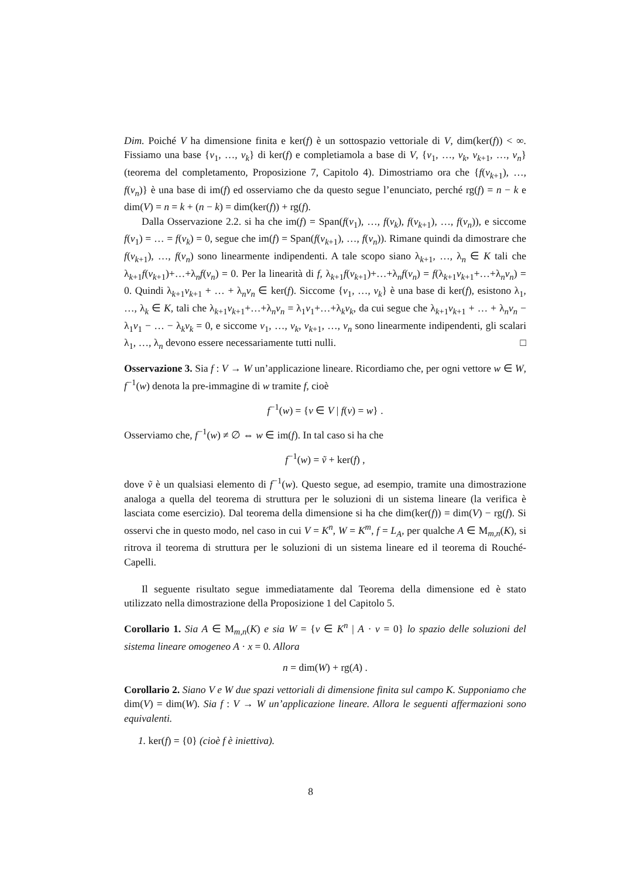Dim. Poiché V ha dimensione finita e ker(f) è un sottospazio vettoriale di V, dim(ker(f)) < ∞. Fissiamo una base {v<sub>1</sub>, …, v<sub>k</sub>} di ker(f) e completiamola a base di V, {v<sub>1</sub>, …, v<sub>k</sub>, v<sub>k+1</sub>, …, v<sub>n</sub>} (teorema del completamento, Proposizione 7, Capitolo 4). Dimostriamo ora che {f(v<sub>k+1</sub>), …, f(v<sub>n</sub>)} è una base di im(f) ed osserviamo che da questo segue l’enunciato, perché rg(f) = n − k e dim(V) = n = k + (n − k) = dim(ker(f)) + rg(f).
Dalla Osservazione 2.2. si ha che im(f) = Span(f(v<sub>1</sub>), …, f(v<sub>k</sub>), f(v<sub>k+1</sub>), …, f(v<sub>n</sub>)), e siccome f(v<sub>1</sub>) = … = f(v<sub>k</sub>) = 0, segue che im(f) = Span(f(v<sub>k+1</sub>), …, f(v<sub>n</sub>)). Rimane quindi da dimostrare che f(v<sub>k+1</sub>), …, f(v<sub>n</sub>) sono linearmente indipendenti. A tale scopo siano λ<sub>k+1</sub>, …, λ<sub>n</sub> ∈ K tali che λ<sub>k+1</sub>f(v<sub>k+1</sub>)+…+λ<sub>n</sub>f(v<sub>n</sub>) = 0. Per la linearità di f, λ<sub>k+1</sub>f(v<sub>k+1</sub>)+…+λ<sub>n</sub>f(v<sub>n</sub>) = f(λ<sub>k+1</sub>v<sub>k+1</sub>+…+λ<sub>n</sub>v<sub>n</sub>) = 0. Quindi λ<sub>k+1</sub>v<sub>k+1</sub> + … + λ<sub>n</sub>v<sub>n</sub> ∈ ker(f). Siccome {v<sub>1</sub>, …, v<sub>k</sub>} è una base di ker(f), esistono λ<sub>1</sub>, …, λ<sub>k</sub> ∈ K, tali che λ<sub>k+1</sub>v<sub>k+1</sub>+…+λ<sub>n</sub>v<sub>n</sub> = λ<sub>1</sub>v<sub>1</sub>+…+λ<sub>k</sub>v<sub>k</sub>, da cui segue che λ<sub>k+1</sub>v<sub>k+1</sub> + … + λ<sub>n</sub>v<sub>n</sub> − λ<sub>1</sub>v<sub>1</sub> − … − λ<sub>k</sub>v<sub>k</sub> = 0, e siccome v<sub>1</sub>, …, v<sub>k</sub>, v<sub>k+1</sub>, …, v<sub>n</sub> sono linearmente indipendenti, gli scalari λ<sub>1</sub>, …, λ<sub>n</sub> devono essere necessariamente tutti nulli. □
Osservazione 3. Sia f : V → W un’applicazione lineare. Ricordiamo che, per ogni vettore w ∈ W, f<sup>−1</sup>(w) denota la pre-immagine di w tramite f, cioè
f<sup>−1</sup>(w) = {v ∈ V | f(v) = w} .
Osserviamo che, f<sup>−1</sup>(w) ≠ ∅ ⇔ w ∈ im(f). In tal caso si ha che
f<sup>−1</sup>(w) = ṽ + ker(f) ,
dove ṽ è un qualsiasi elemento di f<sup>−1</sup>(w). Questo segue, ad esempio, tramite una dimostrazione analoga a quella del teorema di struttura per le soluzioni di un sistema lineare (la verifica è lasciata come esercizio). Dal teorema della dimensione si ha che dim(ker(f)) = dim(V) − rg(f). Si osservi che in questo modo, nel caso in cui V = K<sup>n</sup>, W = K<sup>m</sup>, f = L<sub>A</sub>, per qualche A ∈ M<sub>m,n</sub>(K), si ritrova il teorema di struttura per le soluzioni di un sistema lineare ed il teorema di Rouché-Capelli.
Il seguente risultato segue immediatamente dal Teorema della dimensione ed è stato utilizzato nella dimostrazione della Proposizione 1 del Capitolo 5.
Corollario 1. Sia A ∈ M<sub>m,n</sub>(K) e sia W = {v ∈ K<sup>n</sup> | A · v = 0} lo spazio delle soluzioni del sistema lineare omogeneo A · x = 0. Allora
n = dim(W) + rg(A) .
Corollario 2. Siano V e W due spazi vettoriali di dimensione finita sul campo K. Supponiamo che dim(V) = dim(W). Sia f : V → W un’applicazione lineare. Allora le seguenti affermazioni sono equivalenti.
1. ker(f) = {0} (cioè f è iniettiva).
8